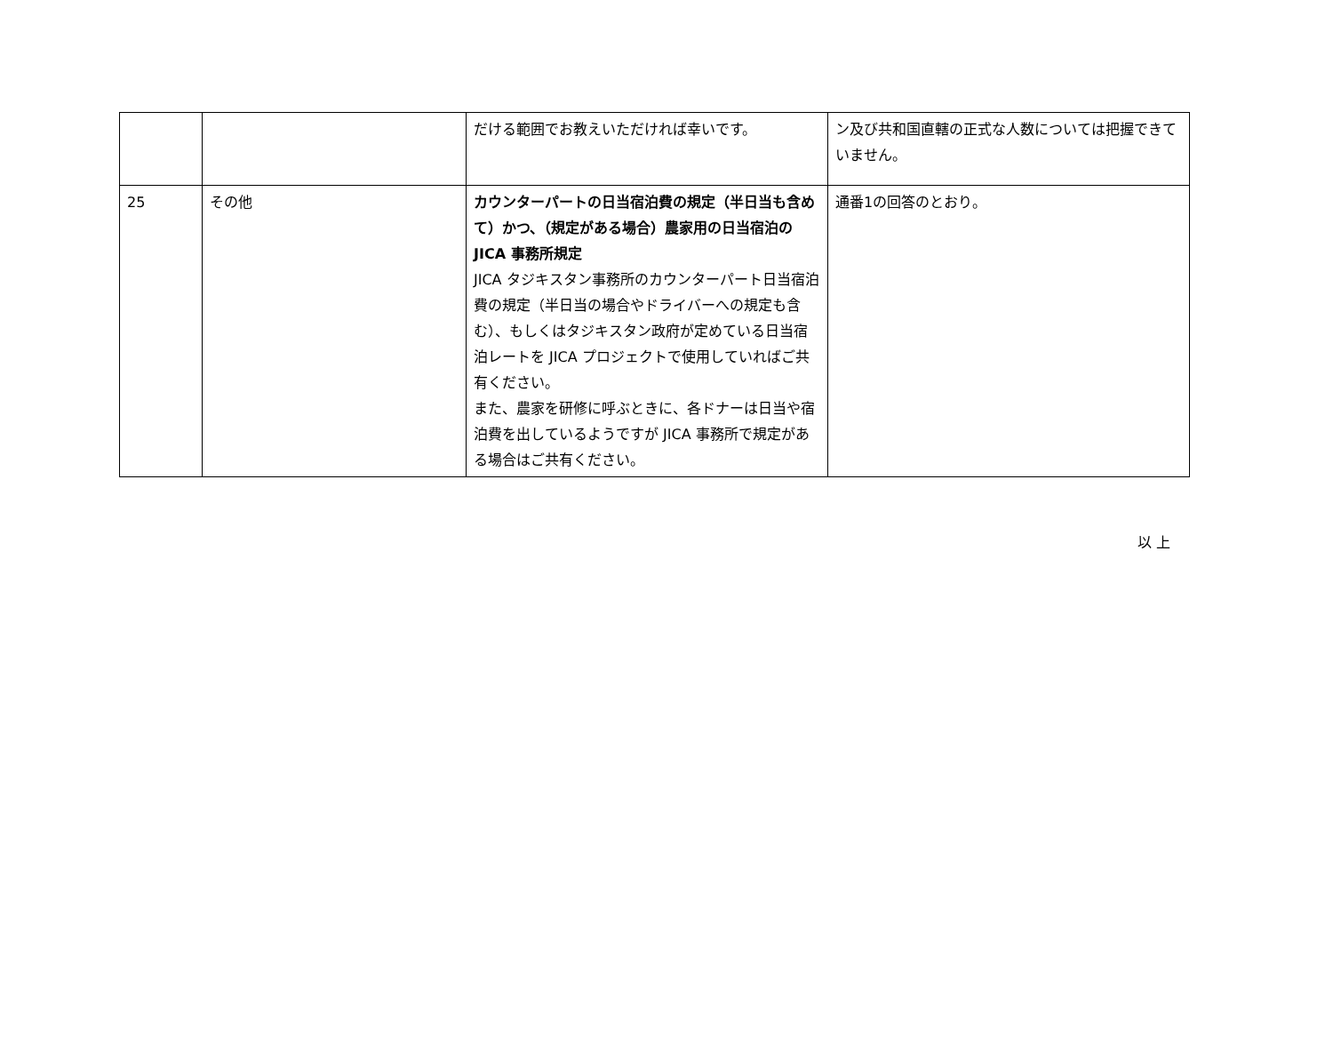| | | だける範囲でお教えいただければ幸いです。 | ン及び共和国直轄の正式な人数については把握できていません。 |
| 25 | その他 | カウンターパートの日当宿泊費の規定（半日当も含めて）かつ、（規定がある場合）農家用の日当宿泊の JICA 事務所規定 JICA タジキスタン事務所のカウンターパート日当宿泊費の規定（半日当の場合やドライバーへの規定も含む）、もしくはタジキスタン政府が定めている日当宿泊レートを JICA プロジェクトで使用していればご共有ください。 また、農家を研修に呼ぶときに、各ドナーは日当や宿泊費を出しているようですが JICA 事務所で規定がある場合はご共有ください。 | 通番1の回答のとおり。 |
以 上